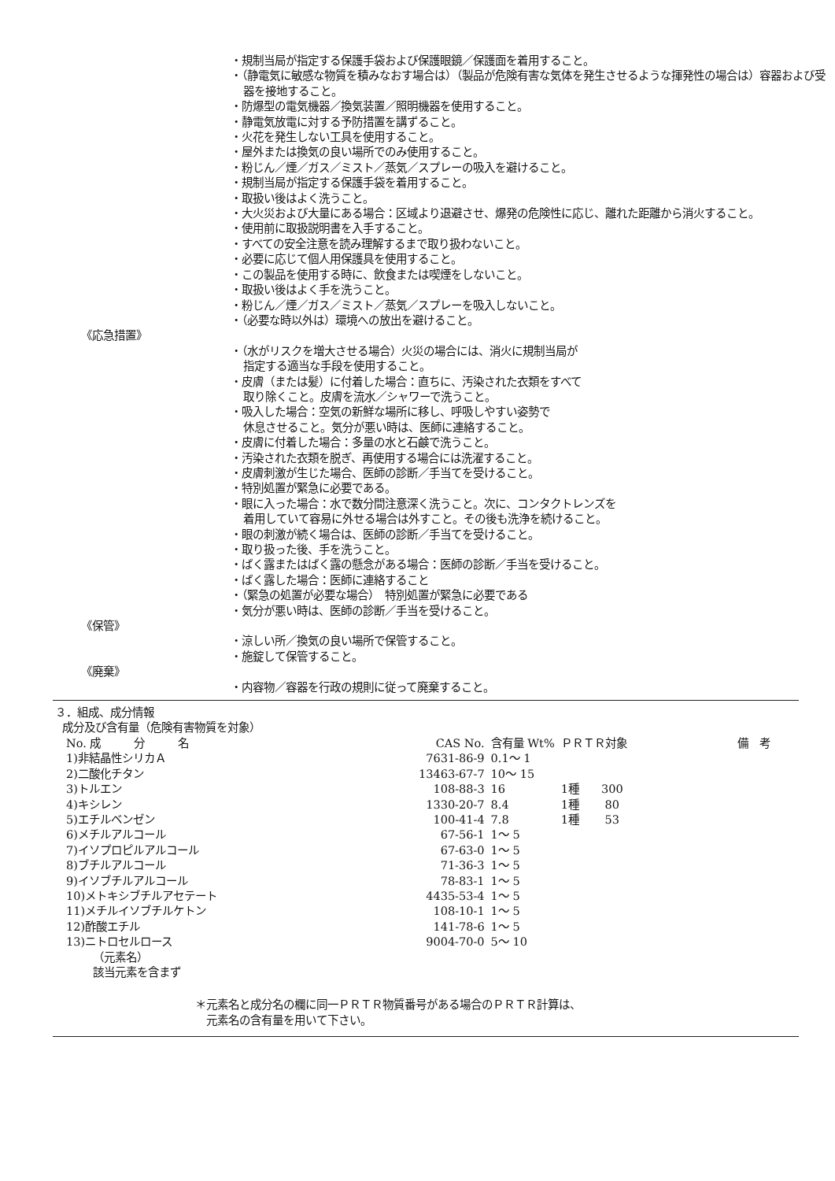・規制当局が指定する保護手袋および保護眼鏡／保護面を着用すること。
・（静電気に敏感な物質を積みなおす場合は）（製品が危険有害な気体を発生させるような揮発性の場合は）容器および受器を接地すること。
・防爆型の電気機器／換気装置／照明機器を使用すること。
・静電気放電に対する予防措置を講ずること。
・火花を発生しない工具を使用すること。
・屋外または換気の良い場所でのみ使用すること。
・粉じん／煙／ガス／ミスト／蒸気／スプレーの吸入を避けること。
・規制当局が指定する保護手袋を着用すること。
・取扱い後はよく洗うこと。
・大火災および大量にある場合：区域より退避させ、爆発の危険性に応じ、離れた距離から消火すること。
・使用前に取扱説明書を入手すること。
・すべての安全注意を読み理解するまで取り扱わないこと。
・必要に応じて個人用保護具を使用すること。
・この製品を使用する時に、飲食または喫煙をしないこと。
・取扱い後はよく手を洗うこと。
・粉じん／煙／ガス／ミスト／蒸気／スプレーを吸入しないこと。
・（必要な時以外は）環境への放出を避けること。
《応急措置》
・（水がリスクを増大させる場合）火災の場合には、消火に規制当局が
指定する適当な手段を使用すること。
・皮膚（または髪）に付着した場合：直ちに、汚染された衣類をすべて
取り除くこと。皮膚を流水／シャワーで洗うこと。
・吸入した場合：空気の新鮮な場所に移し、呼吸しやすい姿勢で
休息させること。気分が悪い時は、医師に連絡すること。
・皮膚に付着した場合：多量の水と石鹸で洗うこと。
・汚染された衣類を脱ぎ、再使用する場合には洗濯すること。
・皮膚刺激が生じた場合、医師の診断／手当てを受けること。
・特別処置が緊急に必要である。
・眼に入った場合：水で数分間注意深く洗うこと。次に、コンタクトレンズを
着用していて容易に外せる場合は外すこと。その後も洗浄を続けること。
・眼の刺激が続く場合は、医師の診断／手当てを受けること。
・取り扱った後、手を洗うこと。
・ばく露またはばく露の懸念がある場合：医師の診断／手当を受けること。
・ばく露した場合：医師に連絡すること
・（緊急の処置が必要な場合）　特別処置が緊急に必要である
・気分が悪い時は、医師の診断／手当を受けること。
《保管》
・涼しい所／換気の良い場所で保管すること。
・施錠して保管すること。
《廃棄》
・内容物／容器を行政の規則に従って廃棄すること。
３．組成、成分情報
成分及び含有量（危険有害物質を対象）
| No. 成 分 名 | CAS No. | 含有量 Wt% | ＰＲＴＲ対象 | 備 考 |
| --- | --- | --- | --- | --- |
| 1)非結晶性シリカＡ | 7631-86-9 | 0.1～ 1 | | |
| 2)二酸化チタン | 13463-67-7 | 10～ 15 | | |
| 3)トルエン | 108-88-3 | 16 | 1種 300 | |
| 4)キシレン | 1330-20-7 | 8.4 | 1種 80 | |
| 5)エチルベンゼン | 100-41-4 | 7.8 | 1種 53 | |
| 6)メチルアルコール | 67-56-1 | 1～ 5 | | |
| 7)イソプロピルアルコール | 67-63-0 | 1～ 5 | | |
| 8)ブチルアルコール | 71-36-3 | 1～ 5 | | |
| 9)イソブチルアルコール | 78-83-1 | 1～ 5 | | |
| 10)メトキシブチルアセテート | 4435-53-4 | 1～ 5 | | |
| 11)メチルイソブチルケトン | 108-10-1 | 1～ 5 | | |
| 12)酢酸エチル | 141-78-6 | 1～ 5 | | |
| 13)ニトロセルロース | 9004-70-0 | 5～ 10 | | |
（元素名）
該当元素を含まず
＊元素名と成分名の欄に同一ＰＲＴＲ物質番号がある場合のＰＲＴＲ計算は、
元素名の含有量を用いて下さい。